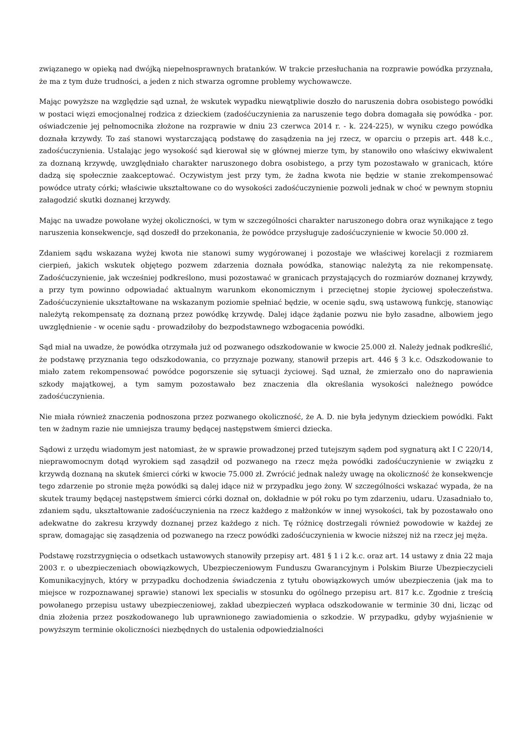związanego w opieką nad dwójką niepełnosprawnych bratanków. W trakcie przesłuchania na rozprawie powódka przyznała, że ma z tym duże trudności, a jeden z nich stwarza ogromne problemy wychowawcze.
Mając powyższe na względzie sąd uznał, że wskutek wypadku niewątpliwie doszło do naruszenia dobra osobistego powódki w postaci więzi emocjonalnej rodzica z dzieckiem (zadośćuczynienia za naruszenie tego dobra domagała się powódka - por. oświadczenie jej pełnomocnika złożone na rozprawie w dniu 23 czerwca 2014 r. - k. 224-225), w wyniku czego powódka doznała krzywdy. To zaś stanowi wystarczającą podstawę do zasądzenia na jej rzecz, w oparciu o przepis art. 448 k.c., zadośćuczynienia. Ustalając jego wysokość sąd kierował się w głównej mierze tym, by stanowiło ono właściwy ekwiwalent za doznaną krzywdę, uwzględniało charakter naruszonego dobra osobistego, a przy tym pozostawało w granicach, które dadzą się społecznie zaakceptować. Oczywistym jest przy tym, że żadna kwota nie będzie w stanie zrekompensować powódce utraty córki; właściwie ukształtowane co do wysokości zadośćuczynienie pozwoli jednak w choć w pewnym stopniu załagodzić skutki doznanej krzywdy.
Mając na uwadze powołane wyżej okoliczności, w tym w szczególności charakter naruszonego dobra oraz wynikające z tego naruszenia konsekwencje, sąd doszedł do przekonania, że powódce przysługuje zadośćuczynienie w kwocie 50.000 zł.
Zdaniem sądu wskazana wyżej kwota nie stanowi sumy wygórowanej i pozostaje we właściwej korelacji z rozmiarem cierpień, jakich wskutek objętego pozwem zdarzenia doznała powódka, stanowiąc należytą za nie rekompensatę. Zadośćuczynienie, jak wcześniej podkreślono, musi pozostawać w granicach przystających do rozmiarów doznanej krzywdy, a przy tym powinno odpowiadać aktualnym warunkom ekonomicznym i przeciętnej stopie życiowej społeczeństwa. Zadośćuczynienie ukształtowane na wskazanym poziomie spełniać będzie, w ocenie sądu, swą ustawową funkcję, stanowiąc należytą rekompensatę za doznaną przez powódkę krzywdę. Dalej idące żądanie pozwu nie było zasadne, albowiem jego uwzględnienie - w ocenie sądu - prowadziłoby do bezpodstawnego wzbogacenia powódki.
Sąd miał na uwadze, że powódka otrzymała już od pozwanego odszkodowanie w kwocie 25.000 zł. Należy jednak podkreślić, że podstawę przyznania tego odszkodowania, co przyznaje pozwany, stanowił przepis art. 446 § 3 k.c. Odszkodowanie to miało zatem rekompensować powódce pogorszenie się sytuacji życiowej. Sąd uznał, że zmierzało ono do naprawienia szkody majątkowej, a tym samym pozostawało bez znaczenia dla określania wysokości należnego powódce zadośćuczynienia.
Nie miała również znaczenia podnoszona przez pozwanego okoliczność, że A. D. nie była jedynym dzieckiem powódki. Fakt ten w żadnym razie nie umniejsza traumy będącej następstwem śmierci dziecka.
Sądowi z urzędu wiadomym jest natomiast, że w sprawie prowadzonej przed tutejszym sądem pod sygnaturą akt I C 220/14, nieprawomocnym dotąd wyrokiem sąd zasądził od pozwanego na rzecz męża powódki zadośćuczynienie w związku z krzywdą doznaną na skutek śmierci córki w kwocie 75.000 zł. Zwrócić jednak należy uwagę na okoliczność że konsekwencje tego zdarzenie po stronie męża powódki są dalej idące niż w przypadku jego żony. W szczególności wskazać wypada, że na skutek traumy będącej następstwem śmierci córki doznał on, dokładnie w pół roku po tym zdarzeniu, udaru. Uzasadniało to, zdaniem sądu, ukształtowanie zadośćuczynienia na rzecz każdego z małżonków w innej wysokości, tak by pozostawało ono adekwatne do zakresu krzywdy doznanej przez każdego z nich. Tę różnicę dostrzegali również powodowie w każdej ze spraw, domagając się zasądzenia od pozwanego na rzecz powódki zadośćuczynienia w kwocie niższej niż na rzecz jej męża.
Podstawę rozstrzygnięcia o odsetkach ustawowych stanowiły przepisy art. 481 § 1 i 2 k.c. oraz art. 14 ustawy z dnia 22 maja 2003 r. o ubezpieczeniach obowiązkowych, Ubezpieczeniowym Funduszu Gwarancyjnym i Polskim Biurze Ubezpieczycieli Komunikacyjnych, który w przypadku dochodzenia świadczenia z tytułu obowiązkowych umów ubezpieczenia (jak ma to miejsce w rozpoznawanej sprawie) stanowi lex specialis w stosunku do ogólnego przepisu art. 817 k.c. Zgodnie z treścią powołanego przepisu ustawy ubezpieczeniowej, zakład ubezpieczeń wypłaca odszkodowanie w terminie 30 dni, licząc od dnia złożenia przez poszkodowanego lub uprawnionego zawiadomienia o szkodzie. W przypadku, gdyby wyjaśnienie w powyższym terminie okoliczności niezbędnych do ustalenia odpowiedzialności